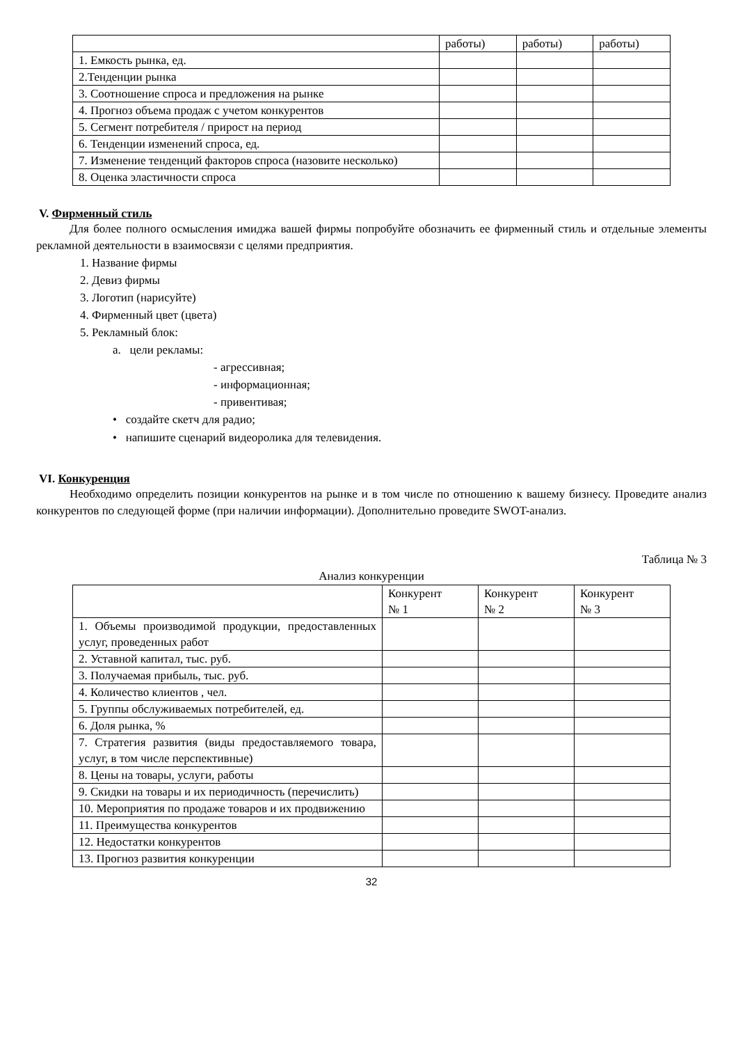| | работы) | работы) | работы) |
| 1. Емкость рынка, ед. | | | |
| 2.Тенденции рынка | | | |
| 3. Соотношение спроса и предложения на рынке | | | |
| 4. Прогноз объема продаж с учетом конкурентов | | | |
| 5. Сегмент потребителя / прирост на период | | | |
| 6. Тенденции изменений спроса, ед. | | | |
| 7. Изменение тенденций факторов спроса (назовите несколько) | | | |
| 8. Оценка эластичности спроса | | | |
V. Фирменный стиль
Для более полного осмысления имиджа вашей фирмы попробуйте обозначить ее фирменный стиль и отдельные элементы рекламной деятельности в взаимосвязи с целями предприятия.
1. Название фирмы
2. Девиз фирмы
3. Логотип (нарисуйте)
4. Фирменный цвет (цвета)
5. Рекламный блок:
a. цели рекламы:
- агрессивная;
- информационная;
- привентивая;
• создайте скетч для радио;
• напишите сценарий видеоролика для телевидения.
VI. Конкуренция
Необходимо определить позиции конкурентов на рынке и в том числе по отношению к вашему бизнесу. Проведите анализ конкурентов по следующей форме (при наличии информации). Дополнительно проведите SWOT-анализ.
Таблица № 3
Анализ конкуренции
| | Конкурент № 1 | Конкурент № 2 | Конкурент № 3 |
| 1. Объемы производимой продукции, предоставленных услуг, проведенных работ | | | |
| 2. Уставной капитал, тыс. руб. | | | |
| 3. Получаемая прибыль, тыс. руб. | | | |
| 4. Количество клиентов , чел. | | | |
| 5. Группы обслуживаемых потребителей, ед. | | | |
| 6. Доля рынка, % | | | |
| 7. Стратегия развития (виды предоставляемого товара, услуг, в том числе перспективные) | | | |
| 8. Цены на товары, услуги, работы | | | |
| 9. Скидки на товары и их периодичность (перечислить) | | | |
| 10. Мероприятия по продаже товаров и их продвижению | | | |
| 11. Преимущества конкурентов | | | |
| 12. Недостатки конкурентов | | | |
| 13. Прогноз развития конкуренции | | | |
32